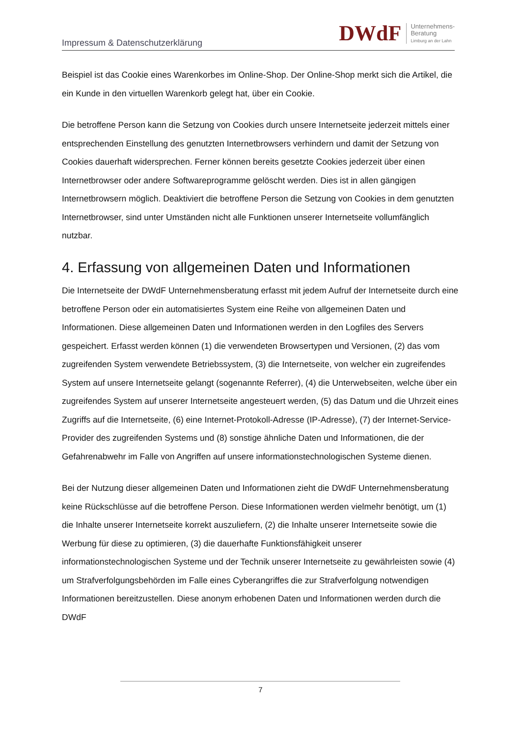Impressum & Datenschutzerklärung
DWdF
Unternehmens-
Beratung
Limburg an der Lahn
Beispiel ist das Cookie eines Warenkorbes im Online-Shop. Der Online-Shop merkt sich die Artikel, die ein Kunde in den virtuellen Warenkorb gelegt hat, über ein Cookie.
Die betroffene Person kann die Setzung von Cookies durch unsere Internetseite jederzeit mittels einer entsprechenden Einstellung des genutzten Internetbrowsers verhindern und damit der Setzung von Cookies dauerhaft widersprechen. Ferner können bereits gesetzte Cookies jederzeit über einen Internetbrowser oder andere Softwareprogramme gelöscht werden. Dies ist in allen gängigen Internetbrowsern möglich. Deaktiviert die betroffene Person die Setzung von Cookies in dem genutzten Internetbrowser, sind unter Umständen nicht alle Funktionen unserer Internetseite vollumfänglich nutzbar.
4. Erfassung von allgemeinen Daten und Informationen
Die Internetseite der DWdF Unternehmensberatung erfasst mit jedem Aufruf der Internetseite durch eine betroffene Person oder ein automatisiertes System eine Reihe von allgemeinen Daten und Informationen. Diese allgemeinen Daten und Informationen werden in den Logfiles des Servers gespeichert. Erfasst werden können (1) die verwendeten Browsertypen und Versionen, (2) das vom zugreifenden System verwendete Betriebssystem, (3) die Internetseite, von welcher ein zugreifendes System auf unsere Internetseite gelangt (sogenannte Referrer), (4) die Unterwebseiten, welche über ein zugreifendes System auf unserer Internetseite angesteuert werden, (5) das Datum und die Uhrzeit eines Zugriffs auf die Internetseite, (6) eine Internet-Protokoll-Adresse (IP-Adresse), (7) der Internet-Service-Provider des zugreifenden Systems und (8) sonstige ähnliche Daten und Informationen, die der Gefahrenabwehr im Falle von Angriffen auf unsere informationstechnologischen Systeme dienen.
Bei der Nutzung dieser allgemeinen Daten und Informationen zieht die DWdF Unternehmensberatung keine Rückschlüsse auf die betroffene Person. Diese Informationen werden vielmehr benötigt, um (1) die Inhalte unserer Internetseite korrekt auszuliefern, (2) die Inhalte unserer Internetseite sowie die Werbung für diese zu optimieren, (3) die dauerhafte Funktionsfähigkeit unserer informationstechnologischen Systeme und der Technik unserer Internetseite zu gewährleisten sowie (4) um Strafverfolgungsbehörden im Falle eines Cyberangriffes die zur Strafverfolgung notwendigen Informationen bereitzustellen. Diese anonym erhobenen Daten und Informationen werden durch die DWdF
7